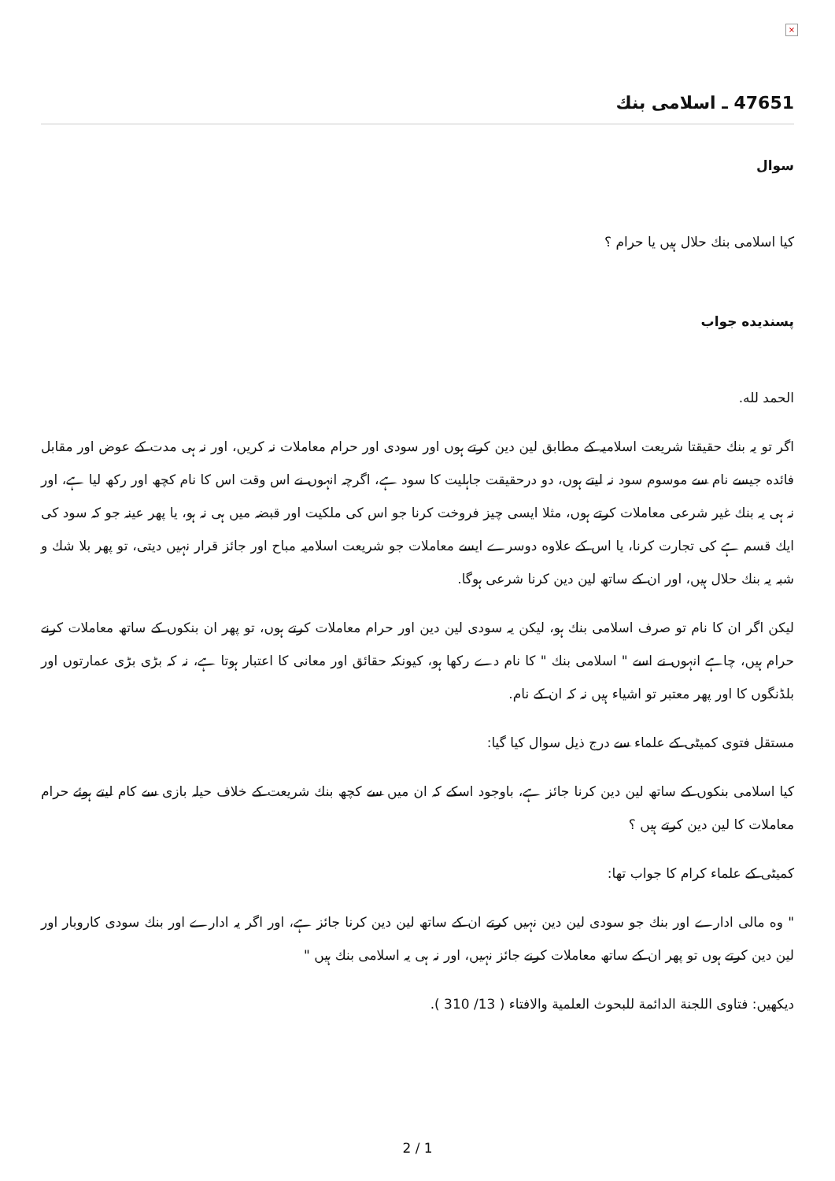×
47651 ـ اسلامی بنك
سوال
كيا اسلامى بنك حلال ہيں يا حرام ؟
پسنديده جواب
الحمد لله.
اگر تو يہ بنك حقيقتا شريعت اسلاميہ كے مطابق لين دين كرتے ہوں اور سودى اور حرام معاملات نہ كريں، اور نہ ہى مدت كے عوض اور مقابل فائده جيسے نام سے موسوم سود نہ ليتے ہوں، دو درحقيقت جاہليت كا سود ہے، اگرچہ انہوں نے اس وقت اس كا نام كچھ اور ركھ ليا ہے، اور نہ ہى يہ بنك غير شرعى معاملات كرتے ہوں، مثلا ايسى چيز فروخت كرنا جو اس كى ملكيت اور قبضہ ميں ہى نہ ہو، يا پھر عينہ جو كہ سود كى ايك قسم ہے كى تجارت كرنا، يا اس كے علاوه دوسرے ايسے معاملات جو شريعت اسلاميہ مباح اور جائز قرار نہيں ديتى، تو پھر بلا شك و شبہ يہ بنك حلال ہيں، اور ان كے ساتھ لين دين كرنا شرعى ہوگا.
ليكن اگر ان كا نام تو صرف اسلامى بنك ہو، ليكن يہ سودى لين دين اور حرام معاملات كرتے ہوں، تو پھر ان بنكوں كے ساتھ معاملات كرنے حرام ہيں، چاہے انہوں نے اسے " اسلامى بنك " كا نام دے ركھا ہو، كيونكہ حقائق اور معانى كا اعتبار ہوتا ہے، نہ كہ بڑى بڑى عمارتوں اور بلڈنگوں كا اور پھر معتبر تو اشياء ہيں نہ كہ ان كے نام.
مستقل فتوى كميٹى كے علماء سے درج ذيل سوال كيا گيا:
كيا اسلامى بنكوں كے ساتھ لين دين كرنا جائز ہے، باوجود اسكے كہ ان ميں سے كچھ بنك شريعت كے خلاف حيلہ بازى سے كام ليتے ہوئے حرام معاملات كا لين دين كرتے ہيں ؟
كميٹى كے علماء كرام كا جواب تھا:
" وه مالى ادارے اور بنك جو سودى لين دين نہيں كرتے ان كے ساتھ لين دين كرنا جائز ہے، اور اگر يہ ادارے اور بنك سودى كاروبار اور لين دين كرتے ہوں تو پھر ان كے ساتھ معاملات كرنے جائز نہيں، اور نہ ہى يہ اسلامى بنك ہيں "
ديكھيں: فتاوى اللجنة الدائمة للبحوث العلمية والافتاء ( 13/ 310 ).
2 / 1